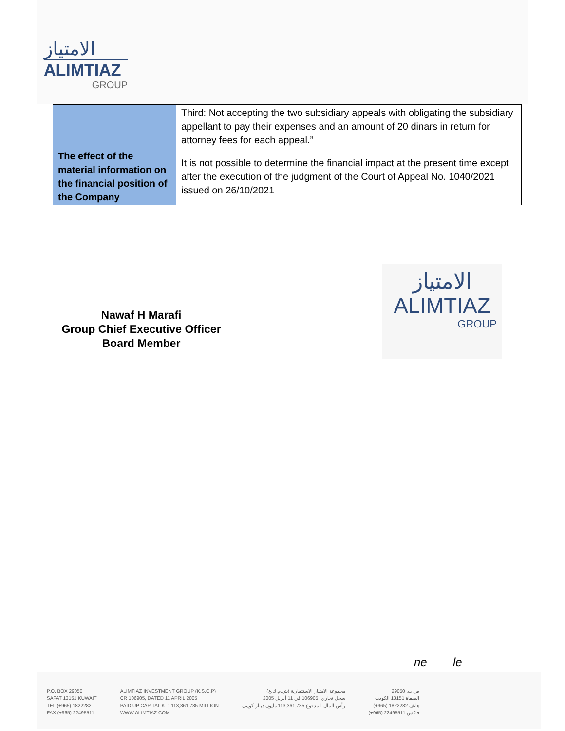الامتياز
ALIMTIAZ
GROUP
| | Third: Not accepting the two subsidiary appeals with obligating the subsidiary appellant to pay their expenses and an amount of 20 dinars in return for attorney fees for each appeal.” |
| The effect of the material information on the financial position of the Company | It is not possible to determine the financial impact at the present time except after the execution of the judgment of the Court of Appeal No. 1040/2021 issued on 26/10/2021 |
Nawaf H Marafi
Group Chief Executive Officer
Board Member
الامتياز
ALIMTIAZ
GROUP
ne le
P.O. BOX 29050
SAFAT 13151 KUWAIT
TEL (+965) 1822282
FAX (+965) 22495511
ALIMTIAZ INVESTMENT GROUP (K.S.C.P)
CR 106905, DATED 11 APRIL 2005
PAID UP CAPITAL K.D 113,361,735 MILLION
WWW.ALIMTIAZ.COM
مجموعة الامتياز الاستثمارية (ش.م.ك.ع)
سجل تجاري: 106905 في 11 أبريل 2005
رأس المال المدفوع 113,361,735 مليون دينار كويتي
ص.ب. 29050
الصفاة 13151 الكويت
هاتف 1822282 (965+)
فاكس 22495511 (965+)